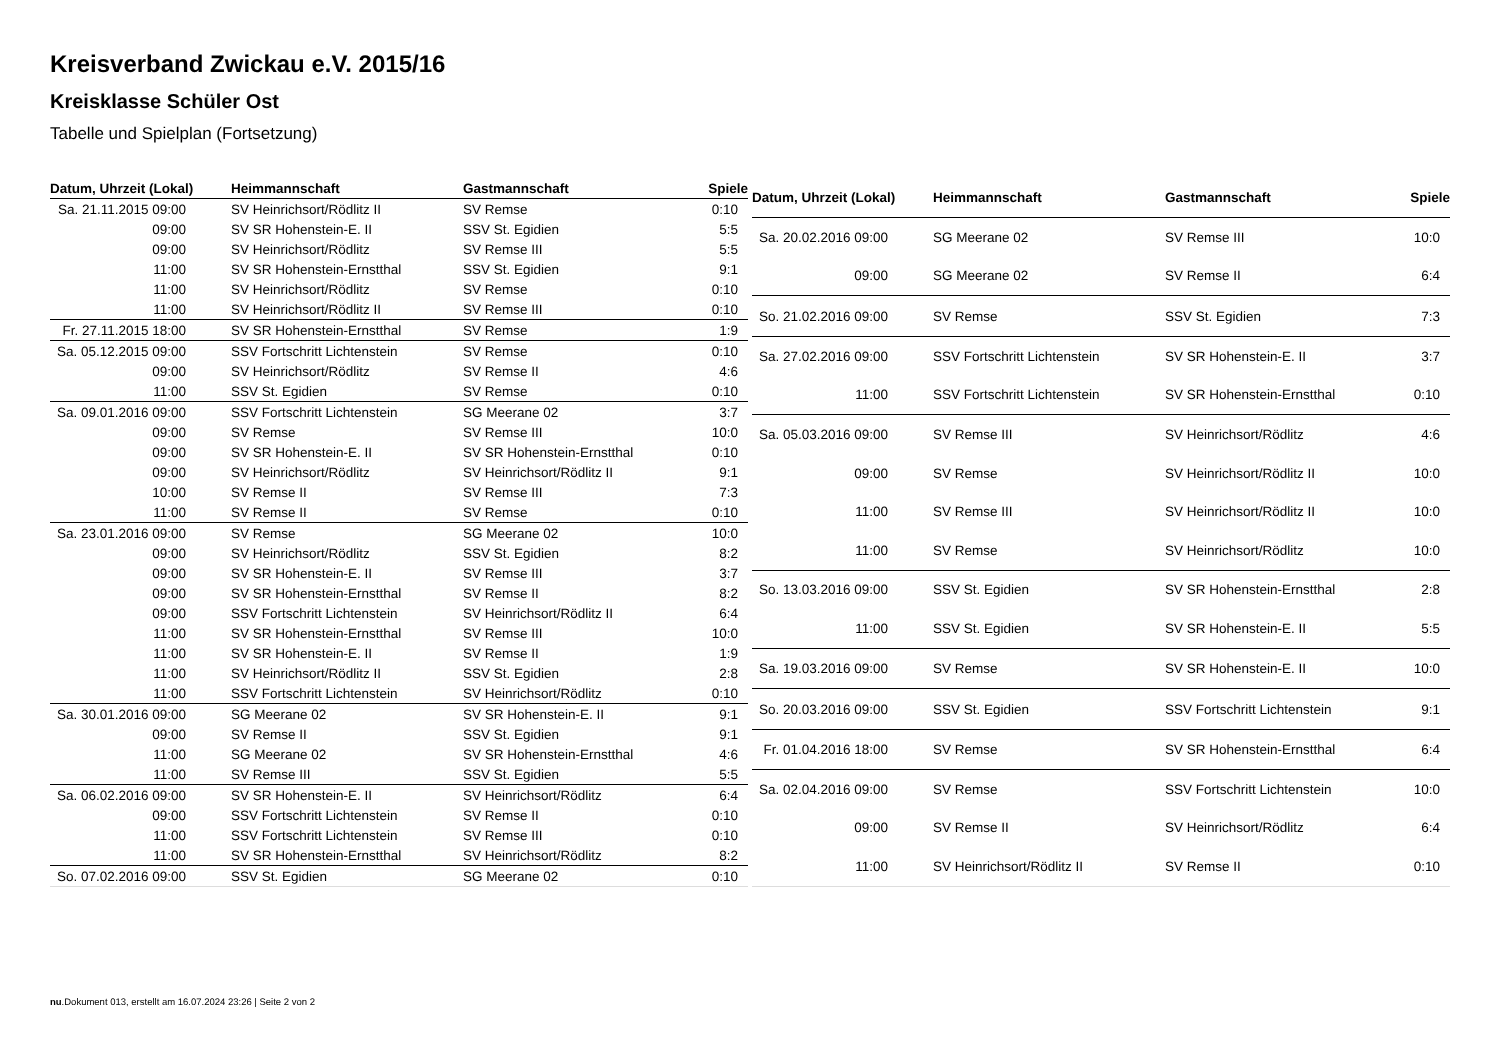Kreisverband Zwickau e.V. 2015/16
Kreisklasse Schüler Ost
Tabelle und Spielplan (Fortsetzung)
| Datum, Uhrzeit (Lokal) | Heimmannschaft | Gastmannschaft | Spiele |
| --- | --- | --- | --- |
| Sa. 21.11.2015 09:00 | SV Heinrichsort/Rödlitz II | SV Remse | 0:10 |
| 09:00 | SV SR Hohenstein-E. II | SSV St. Egidien | 5:5 |
| 09:00 | SV Heinrichsort/Rödlitz | SV Remse III | 5:5 |
| 11:00 | SV SR Hohenstein-Ernstthal | SSV St. Egidien | 9:1 |
| 11:00 | SV Heinrichsort/Rödlitz | SV Remse | 0:10 |
| 11:00 | SV Heinrichsort/Rödlitz II | SV Remse III | 0:10 |
| Fr. 27.11.2015 18:00 | SV SR Hohenstein-Ernstthal | SV Remse | 1:9 |
| Sa. 05.12.2015 09:00 | SSV Fortschritt Lichtenstein | SV Remse | 0:10 |
| 09:00 | SV Heinrichsort/Rödlitz | SV Remse II | 4:6 |
| 11:00 | SSV St. Egidien | SV Remse | 0:10 |
| Sa. 09.01.2016 09:00 | SSV Fortschritt Lichtenstein | SG Meerane 02 | 3:7 |
| 09:00 | SV Remse | SV Remse III | 10:0 |
| 09:00 | SV SR Hohenstein-E. II | SV SR Hohenstein-Ernstthal | 0:10 |
| 09:00 | SV Heinrichsort/Rödlitz | SV Heinrichsort/Rödlitz II | 9:1 |
| 10:00 | SV Remse II | SV Remse III | 7:3 |
| 11:00 | SV Remse II | SV Remse | 0:10 |
| Sa. 23.01.2016 09:00 | SV Remse | SG Meerane 02 | 10:0 |
| 09:00 | SV Heinrichsort/Rödlitz | SSV St. Egidien | 8:2 |
| 09:00 | SV SR Hohenstein-E. II | SV Remse III | 3:7 |
| 09:00 | SV SR Hohenstein-Ernstthal | SV Remse II | 8:2 |
| 09:00 | SSV Fortschritt Lichtenstein | SV Heinrichsort/Rödlitz II | 6:4 |
| 11:00 | SV SR Hohenstein-Ernstthal | SV Remse III | 10:0 |
| 11:00 | SV SR Hohenstein-E. II | SV Remse II | 1:9 |
| 11:00 | SV Heinrichsort/Rödlitz II | SSV St. Egidien | 2:8 |
| 11:00 | SSV Fortschritt Lichtenstein | SV Heinrichsort/Rödlitz | 0:10 |
| Sa. 30.01.2016 09:00 | SG Meerane 02 | SV SR Hohenstein-E. II | 9:1 |
| 09:00 | SV Remse II | SSV St. Egidien | 9:1 |
| 11:00 | SG Meerane 02 | SV SR Hohenstein-Ernstthal | 4:6 |
| 11:00 | SV Remse III | SSV St. Egidien | 5:5 |
| Sa. 06.02.2016 09:00 | SV SR Hohenstein-E. II | SV Heinrichsort/Rödlitz | 6:4 |
| 09:00 | SSV Fortschritt Lichtenstein | SV Remse II | 0:10 |
| 11:00 | SSV Fortschritt Lichtenstein | SV Remse III | 0:10 |
| 11:00 | SV SR Hohenstein-Ernstthal | SV Heinrichsort/Rödlitz | 8:2 |
| So. 07.02.2016 09:00 | SSV St. Egidien | SG Meerane 02 | 0:10 |
| Datum, Uhrzeit (Lokal) | Heimmannschaft | Gastmannschaft | Spiele |
| --- | --- | --- | --- |
| Sa. 20.02.2016 09:00 | SG Meerane 02 | SV Remse III | 10:0 |
| 09:00 | SG Meerane 02 | SV Remse II | 6:4 |
| So. 21.02.2016 09:00 | SV Remse | SSV St. Egidien | 7:3 |
| Sa. 27.02.2016 09:00 | SSV Fortschritt Lichtenstein | SV SR Hohenstein-E. II | 3:7 |
| 11:00 | SSV Fortschritt Lichtenstein | SV SR Hohenstein-Ernstthal | 0:10 |
| Sa. 05.03.2016 09:00 | SV Remse III | SV Heinrichsort/Rödlitz | 4:6 |
| 09:00 | SV Remse | SV Heinrichsort/Rödlitz II | 10:0 |
| 11:00 | SV Remse III | SV Heinrichsort/Rödlitz II | 10:0 |
| 11:00 | SV Remse | SV Heinrichsort/Rödlitz | 10:0 |
| So. 13.03.2016 09:00 | SSV St. Egidien | SV SR Hohenstein-Ernstthal | 2:8 |
| 11:00 | SSV St. Egidien | SV SR Hohenstein-E. II | 5:5 |
| Sa. 19.03.2016 09:00 | SV Remse | SV SR Hohenstein-E. II | 10:0 |
| So. 20.03.2016 09:00 | SSV St. Egidien | SSV Fortschritt Lichtenstein | 9:1 |
| Fr. 01.04.2016 18:00 | SV Remse | SV SR Hohenstein-Ernstthal | 6:4 |
| Sa. 02.04.2016 09:00 | SV Remse | SSV Fortschritt Lichtenstein | 10:0 |
| 09:00 | SV Remse II | SV Heinrichsort/Rödlitz | 6:4 |
| 11:00 | SV Heinrichsort/Rödlitz II | SV Remse II | 0:10 |
nu.Dokument 013, erstellt am 16.07.2024 23:26 | Seite 2 von 2